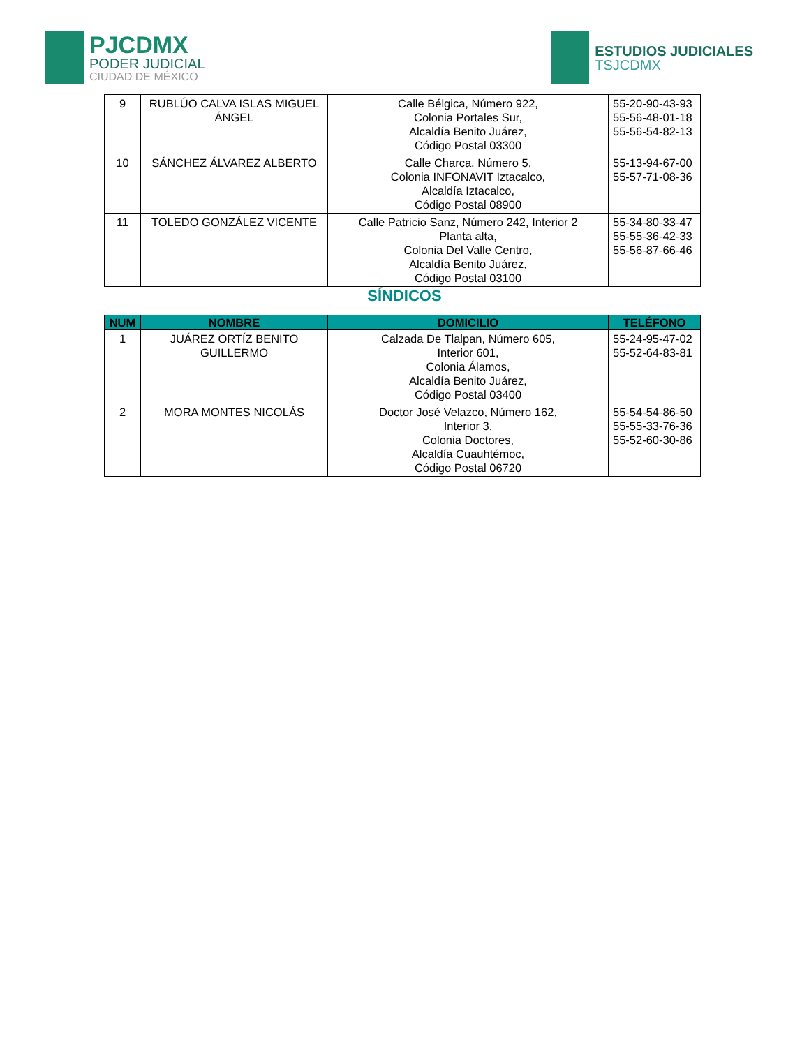PJCDMX
PODER JUDICIAL
CIUDAD DE MÉXICO
ESTUDIOS JUDICIALES
TSJCDMX
| 9 | RUBLÚO CALVA ISLAS MIGUEL ÁNGEL | Calle Bélgica, Número 922, Colonia Portales Sur, Alcaldía Benito Juárez, Código Postal 03300 | 55-20-90-43-93 55-56-48-01-18 55-56-54-82-13 |
| 10 | SÁNCHEZ ÁLVAREZ ALBERTO | Calle Charca, Número 5, Colonia INFONAVIT Iztacalco, Alcaldía Iztacalco, Código Postal 08900 | 55-13-94-67-00 55-57-71-08-36 |
| 11 | TOLEDO GONZÁLEZ VICENTE | Calle Patricio Sanz, Número 242, Interior 2 Planta alta, Colonia Del Valle Centro, Alcaldía Benito Juárez, Código Postal 03100 | 55-34-80-33-47 55-55-36-42-33 55-56-87-66-46 |
SÍNDICOS
| NUM | NOMBRE | DOMICILIO | TELÉFONO |
| --- | --- | --- | --- |
| 1 | JUÁREZ ORTÍZ BENITO GUILLERMO | Calzada De Tlalpan, Número 605, Interior 601, Colonia Álamos, Alcaldía Benito Juárez, Código Postal 03400 | 55-24-95-47-02 55-52-64-83-81 |
| 2 | MORA MONTES NICOLÁS | Doctor José Velazco, Número 162, Interior 3, Colonia Doctores, Alcaldía Cuauhtémoc, Código Postal 06720 | 55-54-54-86-50 55-55-33-76-36 55-52-60-30-86 |